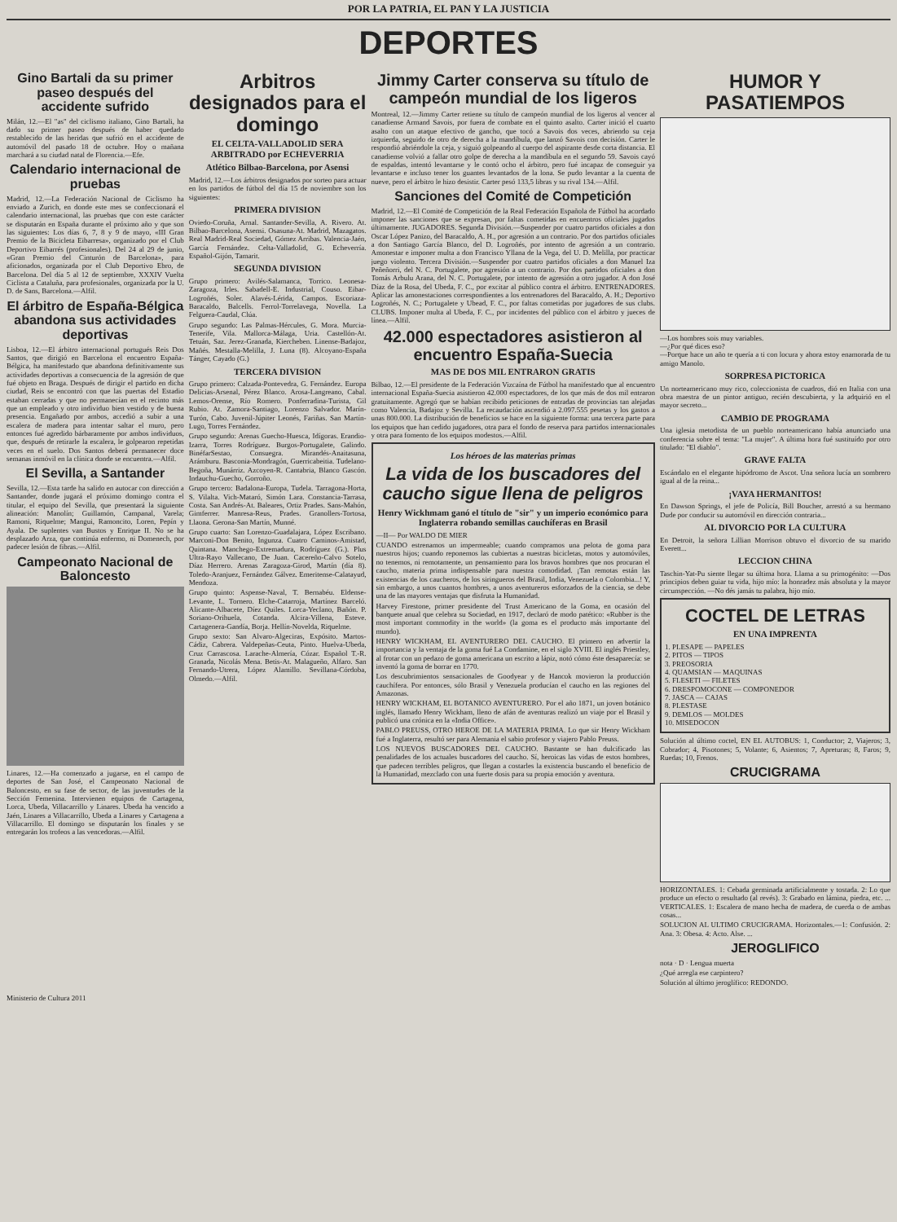POR LA PATRIA, EL PAN Y LA JUSTICIA
DEPORTES
Gino Bartali da su primer paseo después del accidente sufrido
Milán, 12.—El "as" del ciclismo italiano, Gino Bartali, ha dado su primer paseo después de haber quedado restablecido de las heridas que sufrió en el accidente de automóvil del pasado 18 de octubre. Hoy o mañana marchará a su ciudad natal de Florencia.—Efe.
Calendario internacional de pruebas
Madrid, 12.—La Federación Nacional de Ciclismo ha enviado a Zurich, en donde este mes se confeccionará el calendario internacional, las pruebas que con este carácter se disputarán en España durante el próximo año y que son las siguientes: Los días 6, 7, 8 y 9 de mayo, «III Gran Premio de la Bicicleta Eibarresa», organizado por el Club Deportivo Eibarrés (profesionales). Del 24 al 29 de junio, «Gran Premio del Cinturón de Barcelona», para aficionados, organizada por el Club Deportivo Ebro, de Barcelona. Del día 5 al 12 de septiembre, XXXIV Vuelta Ciclista a Cataluña, para profesionales, organizada por la U. D. de Sans, Barcelona.—Alfil.
El árbitro de España-Bélgica abandona sus actividades deportivas
Lisboa, 12.—El árbitro internacional portugués Reis Dos Santos, que dirigió en Barcelona el encuentro España-Bélgica, ha manifestado que abandona definitivamente sus actividades deportivas a consecuencia de la agresión de que fué objeto en Braga. Después de dirigir el partido en dicha ciudad, Reis se encontró con que las puertas del Estadio estaban cerradas y que no permanecían en el recinto más que un empleado y otro individuo bien vestido y de buena presencia. Engañado por ambos, accedió a subir a una escalera de madera para intentar saltar el muro, pero entonces fué agredido bárbaramente por ambos individuos, que, después de retirarle la escalera, le golpearon repetidas veces en el suelo. Dos Santos deberá permanecer doce semanas inmóvil en la clínica donde se encuentra.—Alfil.
El Sevilla, a Santander
Sevilla, 12.—Esta tarde ha salido en autocar con dirección a Santander, donde jugará el próximo domingo contra el titular, el equipo del Sevilla, que presentará la siguiente alineación: Manolín; Guillamón, Campanal, Varela; Ramoni, Riquelme; Mangui, Ramoncito, Loren, Pepín y Ayala. De suplentes van Bustos y Enrique II. No se ha desplazado Arza, que continúa enfermo, ni Domenech, por padecer lesión de fibras.—Alfil.
Campeonato Nacional de Baloncesto
Linares, 12.—Ha comenzado a jugarse, en el campo de deportes de San José, el Campeonato Nacional de Baloncesto, en su fase de sector, de las juventudes de la Sección Femenina. Intervienen equipos de Cartagena, Lorca, Ubeda, Villacarrillo y Linares. Ubeda ha vencido a Jaén, Linares a Villacarrillo, Ubeda a Linares y Cartagena a Villacarrillo. El domingo se disputarán los finales y se entregarán los trofeos a las vencedoras.—Alfil.
Arbitros designados para el domingo
EL CELTA-VALLADOLID SERA ARBITRADO por ECHEVERRIA
Atlético Bilbao-Barcelona, por Asensi
Madrid, 12.—Los árbitros designados por sorteo para actuar en los partidos de fútbol del día 15 de noviembre son los siguientes:
PRIMERA DIVISION
Oviedo-Coruña, Arnal. Santander-Sevilla, A. Rivero. At. Bilbao-Barcelona, Asensi. Osasuna-At. Madrid, Mazagatos. Real Madrid-Real Sociedad, Gómez Arribas. Valencia-Jaén, García Fernández. Celta-Valladolid, G. Echeverría. Español-Gijón, Tamarit.
SEGUNDA DIVISION
Grupo primero: Avilés-Salamanca, Torrico. Leonesa-Zaragoza, Irles. Sabadell-E. Industrial, Couso. Eibar-Logroñés, Soler. Alavés-Lérida, Campos. Escoriaza-Baracaldo, Balcells. Ferrol-Torrelavega, Novella. La Felguera-Caudal, Clúa.
Grupo segundo: Las Palmas-Hércules, G. Mora. Murcia-Tenerife, Vila. Mallorca-Málaga, Uria. Castellón-At. Tetuán, Saz. Jerez-Granada, Kiercheben. Linense-Badajoz, Mañés. Mestalla-Melilla, J. Luna (8). Alcoyano-España Tánger, Cayado (G.)
TERCERA DIVISION
Grupo primero: Calzada-Pontevedra, G. Fernández. Europa Delicias-Arsenal, Pérez Blanco. Arosa-Langreano, Cabal. Lemos-Orense, Río Romero. Ponferradina-Turista, Gil Rubio. At. Zamora-Santiago, Lorenzo Salvador. Marín-Turón, Cabo. Juvenil-Júpiter Leonés, Fariñas. San Martín-Lugo, Torres Fernández.
Grupo segundo: Arenas Guecho-Huesca, Idígoras. Erandio-Izarra, Torres Rodríguez. Burgos-Portugalete, Galindo. BinéfarSestao, Consuegra. Mirandés-Anaitasuna, Arámburu. Basconia-Mondragón, Guerricabeitia. Tudelano-Begoña, Munárriz. Azcoyen-R. Cantabria, Blanco Gascón. Indauchu-Guecho, Gorroño.
Grupo tercero: Badalona-Europa, Tudela. Tarragona-Horta, S. Vilalta. Vich-Mataró, Simón Lara. Constancia-Tarrasa, Costa. San Andrés-At. Baleares, Ortiz Prades. Sans-Mahón, Gimferrer. Manresa-Reus, Prades. Granollers-Tortosa, Llaona. Gerona-San Martín, Munné.
Grupo cuarto: San Lorenzo-Guadalajara, López Escribano. Marconi-Don Benito, Ingunza. Cuatro Caminos-Amistad, Quintana. Manchego-Extremadura, Rodríguez (G.). Plus Ultra-Rayo Vallecano, De Juan. Cacereño-Calvo Sotelo, Díaz Herrero. Arenas Zaragoza-Girod, Martín (día 8). Toledo-Aranjuez, Fernández Gálvez. Emeritense-Calatayud, Mendoza.
Grupo quinto: Aspense-Naval, T. Bernabéu. Eldense-Levante, L. Tornero. Elche-Catarroja, Martínez Barceló. Alicante-Albacete, Díez Quiles. Lorca-Yeclano, Bañón. P. Soriano-Orihuela, Cotanda. Alcira-Villena, Esteve. Cartagenera-Gandía, Borja. Hellín-Novelda, Riquelme.
Grupo sexto: San Alvaro-Algeciras, Expósito. Martos-Cádiz, Cabrera. Valdepeñas-Ceuta, Pinto. Huelva-Ubeda, Cruz Carrascosa. Larache-Almería, Cózar. Español T.-R. Granada, Nicolás Mena. Betis-At. Malagueño, Alfaro. San Fernando-Utrera, López Alamillo. Sevillana-Córdoba, Olmedo.—Alfil.
Jimmy Carter conserva su título de campeón mundial de los ligeros
Montreal, 12.—Jimmy Carter retiene su título de campeón mundial de los ligeros al vencer al canadiense Armand Savois, por fuera de combate en el quinto asalto. Carter inició el cuarto asalto con un ataque efectivo de gancho, que tocó a Savois dos veces, abriendo su ceja izquierda, seguido de otro de derecha a la mandíbula, que lanzó Savois con decisión. Carter le respondió abriéndole la ceja, y siguió golpeando al cuerpo del aspirante desde corta distancia. El canadiense volvió a fallar otro golpe de derecha a la mandíbula en el segundo 59. Savois cayó de espaldas, intentó levantarse y le contó ocho el árbitro, pero fué incapaz de conseguir ya levantarse e incluso tener los guantes levantados de la lona. Se pudo levantar a la cuenta de nueve, pero el árbitro le hizo desistir. Carter pesó 133,5 libras y su rival 134.—Alfil.
Sanciones del Comité de Competición
Madrid, 12.—El Comité de Competición de la Real Federación Española de Fútbol ha acordado imponer las sanciones que se expresan, por faltas cometidas en encuentros oficiales jugados últimamente. JUGADORES. Segunda División.—Suspender por cuatro partidos oficiales a don Oscar López Panizo, del Baracaldo, A. H., por agresión a un contrario. Por dos partidos oficiales a don Santiago García Blanco, del D. Logroñés, por intento de agresión a un contrario. Amonestar e imponer multa a don Francisco Yllana de la Vega, del U. D. Melilla, por practicar juego violento. Tercera División.—Suspender por cuatro partidos oficiales a don Manuel Iza Peñeñorri, del N. C. Portugalete, por agresión a un contrario. Por dos partidos oficiales a don Tomás Arbulu Arana, del N. C. Portugalete, por intento de agresión a otro jugador. A don José Díaz de la Rosa, del Ubeda, F. C., por excitar al público contra el árbitro. ENTRENADORES. Aplicar las amonestaciones correspondientes a los entrenadores del Baracaldo, A. H.; Deportivo Logroñés, N. C.; Portugalete y Ubead, F. C., por faltas cometidas por jugadores de sus clubs. CLUBS. Imponer multa al Ubeda, F. C., por incidentes del público con el árbitro y jueces de línea.—Alfil.
42.000 espectadores asistieron al encuentro España-Suecia
MAS DE DOS MIL ENTRARON GRATIS
Bilbao, 12.—El presidente de la Federación Vizcaína de Fútbol ha manifestado que al encuentro internacional España-Suecia asistieron 42.000 espectadores, de los que más de dos mil entraron gratuitamente. Agregó que se habían recibido peticiones de entradas de provincias tan alejadas como Valencia, Badajoz y Sevilla. La recaudación ascendió a 2.097.555 pesetas y los gastos a unas 800.000. La distribución de beneficios se hace en la siguiente forma: una tercera parte para los equipos que han cedido jugadores, otra para el fondo de reserva para partidos internacionales y otra para fomento de los equipos modestos.—Alfil.
Los héroes de las materias primas
La vida de los buscadores del caucho sigue llena de peligros
Henry Wickhmam ganó el título de "sir" y un imperio económico para Inglaterra robando semillas cauchíferas en Brasil
—II— Por WALDO DE MIER
CUANDO estrenamos un impermeable; cuando compramos una pelota de goma para nuestros hijos; cuando reponemos las cubiertas a nuestras bicicletas, motos y automóviles, no tenemos, ni remotamente, un pensamiento para los bravos hombres que nos procuran el caucho, materia prima indispensable para nuestra comodidad. ¡Tan remotas están las existencias de los caucheros, de los siringueros del Brasil, India, Venezuela o Colombia...! Y, sin embargo, a unos cuantos hombres, a unos aventureros esforzados de la ciencia, se debe una de las mayores ventajas que disfruta la Humanidad.
Harvey Firestone, primer presidente del Trust Americano de la Goma, en ocasión del banquete anual que celebra su Sociedad, en 1917, declaró de modo patético: «Rubber is the most important commodity in the world» (la goma es el producto más importante del mundo).
HENRY WICKHAM, EL AVENTURERO DEL CAUCHO. El primero en advertir la importancia y la ventaja de la goma fué La Condamine, en el siglo XVIII. El inglés Priestley, al frotar con un pedazo de goma americana un escrito a lápiz, notó cómo éste desaparecía: se inventó la goma de borrar en 1770.
Los descubrimientos sensacionales de Goodyear y de Hancok movieron la producción cauchífera. Por entonces, sólo Brasil y Venezuela producían el caucho en las regiones del Amazonas.
HENRY WICKHAM, EL BOTANICO AVENTURERO. Por el año 1871, un joven botánico inglés, llamado Henry Wickham, lleno de afán de aventuras realizó un viaje por el Brasil y publicó una crónica en la «India Office».
PABLO PREUSS, OTRO HEROE DE LA MATERIA PRIMA. Lo que sir Henry Wickham fué a Inglaterra, resultó ser para Alemania el sabio profesor y viajero Pablo Preuss.
LOS NUEVOS BUSCADORES DEL CAUCHO. Bastante se han dulcificado las penalidades de los actuales buscadores del caucho. Sí, heroicas las vidas de estos hombres, que padecen terribles peligros, que llegan a costarles la existencia buscando el beneficio de la Humanidad, mezclado con una fuerte dosis para su propia emoción y aventura.
HUMOR Y PASATIEMPOS
—Los hombres sois muy variables.
—¿Por qué dices eso?
—Porque hace un año te quería a ti con locura y ahora estoy enamorada de tu amigo Manolo.
SORPRESA PICTORICA
Un norteamericano muy rico, coleccionista de cuadros, dió en Italia con una obra maestra de un pintor antiguo, recién descubierta, y la adquirió en el mayor secreto...
CAMBIO DE PROGRAMA
Una iglesia metodista de un pueblo norteamericano había anunciado una conferencia sobre el tema: "La mujer". A última hora fué sustituído por otro titulado: "El diablo".
GRAVE FALTA
Escándalo en el elegante hipódromo de Ascot. Una señora lucía un sombrero igual al de la reina...
¡VAYA HERMANITOS!
En Dawson Springs, el jefe de Policía, Bill Boucher, arrestó a su hermano Dude por conducir su automóvil en dirección contraria...
AL DIVORCIO POR LA CULTURA
En Detroit, la señora Lillian Morrison obtuvo el divorcio de su marido Everett...
LECCION CHINA
Taschin-Yat-Pu siente llegar su última hora. Llama a su primogénito: —Dos principios deben guiar tu vida, hijo mío: la honradez más absoluta y la mayor circunspección. —No dés jamás tu palabra, hijo mío.
COCTEL DE LETRAS
EN UNA IMPRENTA
1. PLESAPE — PAPELES
2. PITOS — TIPOS
3. PREOSORIA
4. QUAMSIAN — MAQUINAS
5. FLESETI — FILETES
6. DRESPOMOCONE — COMPONEDOR
7. JASCA — CAJAS
8. PLESTASE
9. DEMLOS — MOLDES
10. MISEDOCON
Solución al último coctel, EN EL AUTOBUS: 1, Conductor; 2, Viajeros; 3, Cobrador; 4, Pisotones; 5, Volante; 6, Asientos; 7, Apreturas; 8, Faros; 9, Ruedas; 10, Frenos.
CRUCIGRAMA
HORIZONTALES. 1: Cebada germinada artificialmente y tostada. 2: Lo que produce un efecto o resultado (al revés). 3: Grabado en lámina, piedra, etc. ... VERTICALES. 1: Escalera de mano hecha de madera, de cuerda o de ambas cosas...
SOLUCION AL ULTIMO CRUCIGRAMA. Horizontales.—1: Confusión. 2: Ana. 3: Obesa. 4: Acto. Alse. ...
JEROGLIFICO
nota · D · Lengua muerta
¿Qué arregla ese carpintero?
Solución al último jeroglífico: REDONDO.
Ministerio de Cultura 2011